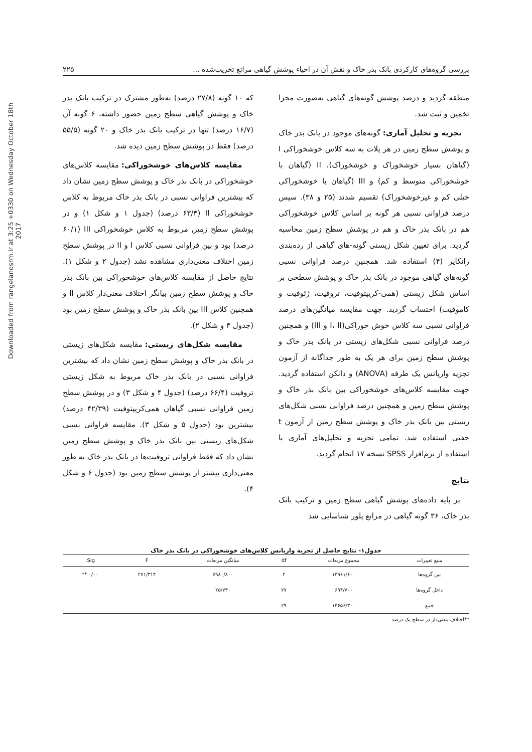Downloaded from rangelandsrm.ir at 3:25 +0330 on Wednesday October 18th 2017
بررسی گروه‌های کارکردی بانک بذر خاک و نقش آن در احیاء پوشش گیاهی مراتع تخریب‌شده ... ۲۲۵
منطقه گردید و درصد پوشش گونه‌های گیاهی به‌صورت مجزا تخمین و ثبت شد.
تجزیه و تحلیل آماری: گونه‌های موجود در بانک بذر خاک و پوشش سطح زمین در هر پلات به سه کلاس خوشخوراکی I (گیاهان بسیار خوشخوراک و خوشخوراک)، II (گیاهان با خوشخوراکی متوسط و کم) و III (گیاهان با خوشخوراکی خیلی کم و غیرخوشخوراک) تقسیم شدند (۲۵ و ۳۸). سپس درصد فراوانی نسبی هر گونه بر اساس کلاس خوشخوراکی هم در بانک بذر خاک و هم در پوشش سطح زمین محاسبه گردید. برای تعیین شکل زیستی گونه-های گیاهی از رده‌بندی رانکایر (۴) استفاده شد. همچنین درصد فراوانی نسبی گونه‌های گیاهی موجود در بانک بذر خاک و پوشش سطحی بر اساس شکل زیستی (همی-کریپتوفیت، تروفیت، ژئوفیت و کاموفیت) احتساب گردید. جهت مقایسه میانگین‌های درصد فراوانی نسبی سه کلاس خوش خوراکی(I، II و III) و همچنین درصد فراوانی نسبی شکل‌های زیستی در بانک بذر خاک و پوشش سطح زمین برای هر یک به طور جداگانه از آزمون تجزیه واریانس یک طرفه (ANOVA) و دانکن استفاده گردید. جهت مقایسه کلاس‌های خوشخوراکی بین بانک بذر خاک و پوشش سطح زمین و همچنین درصد فراوانی نسبی شکل‌های زیستی بین بانک بذر خاک و پوشش سطح زمین از آزمون t جفتی استفاده شد. تمامی تجزیه و تحلیل‌های آماری با استفاده از نرم‌افزار SPSS نسخه ۱۷ انجام گردید.
نتایج
بر پایه داده‌های پوشش گیاهی سطح زمین و ترکیب بانک بذر خاک، ۳۶ گونه گیاهی در مراتع پلور شناسایی شد
که ۱۰ گونه (۲۷/۸ درصد) به‌طور مشترک در ترکیب بانک بذر خاک و پوشش گیاهی سطح زمین حضور داشته، ۶ گونه آن (۱۶/۷ درصد) تنها در ترکیب بانک بذر خاک و ۲۰ گونه (۵۵/۵ درصد) فقط در پوشش سطح زمین دیده شد.
مقایسه کلاس‌های خوشخوراکی: مقایسه کلاس‌های خوشخوراکی در بانک بذر خاک و پوشش سطح زمین نشان داد که بیشترین فراوانی نسبی در بانک بذر خاک مربوط به کلاس خوشخوراکی II (۶۳/۴ درصد) (جدول ۱ و شکل ۱) و در پوشش سطح زمین مربوط به کلاس خوشخوراکی III (۶۰/۱ درصد) بود و بین فراوانی نسبی کلاس I و II در پوشش سطح زمین اختلاف معنی‌داری مشاهده نشد (جدول ۲ و شکل ۱). نتایج حاصل از مقایسه کلاس‌های خوشخوراکی بین بانک بذر خاک و پوشش سطح زمین بیانگر اختلاف معنی‌دار کلاس II و همچنین کلاس III بین بانک بذر خاک و پوشش سطح زمین بود (جدول ۳ و شکل ۲).
مقایسه شکل‌های زیستی: مقایسه شکل‌های زیستی در بانک بذر خاک و پوشش سطح زمین نشان داد که بیشترین فراوانی نسبی در بانک بذر خاک مربوط به شکل زیستی تروفیت (۶۶/۴ درصد) (جدول ۴ و شکل ۳) و در پوشش سطح زمین فراوانی نسبی گیاهان همی‌کریپتوفیت (۴۲/۳۹ درصد) بیشترین بود (جدول ۵ و شکل ۳). مقایسه فراوانی نسبی شکل‌های زیستی بین بانک بذر خاک و پوشش سطح زمین نشان داد که فقط فراوانی تروفیت‌ها در بانک بذر خاک به طور معنی‌داری بیشتر از پوشش سطح زمین بود (جدول ۶ و شکل ۴).
جدول۱- نتایج حاصل از تجزیه واریانس کلاس‌های خوشخوراکی در بانک بذر خاک
| منبع تغییرات | مجموع مربعات | df | میانگین مربعات | F | Sig. |
| --- | --- | --- | --- | --- | --- |
| بین گروه‌ها | ۱۳۹۶۱/۶۰۰ | ۲ | ۶۹۸۰/۸۰۰ | ۲۷۱/۳۱۴ | ۰/۰۰ ** |
| داخل گروه‌ها | ۶۹۴/۷۰۰ | ۲۷ | ۲۵/۷۳۰ | | |
| جمع | ۱۴۶۵۶/۳۰۰ | ۲۹ | | | |
**اختلاف معنی‌دار در سطح یک درصد